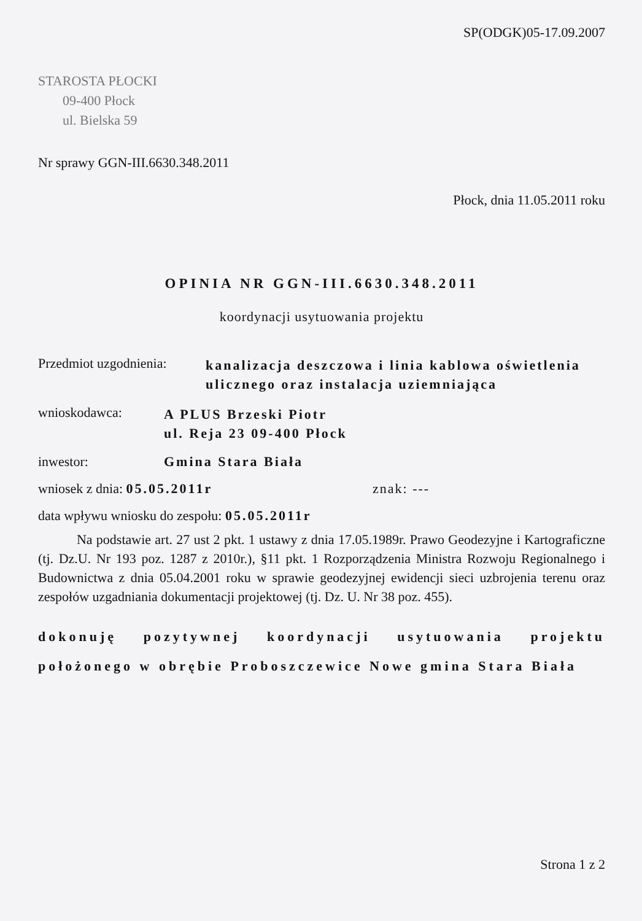SP(ODGK)05-17.09.2007
STAROSTA PŁOCKI
09-400 Płock
ul. Bielska 59
Nr sprawy GGN-III.6630.348.2011
Płock, dnia 11.05.2011 roku
OPINIA NR GGN-III.6630.348.2011
koordynacji usytuowania projektu
Przedmiot uzgodnienia:
kanalizacja deszczowa i linia kablowa oświetlenia ulicznego oraz instalacja uziemniająca
wnioskodawca:
A PLUS Brzeski Piotr
ul. Reja 23 09-400 Płock
inwestor: Gmina Stara Biała
wniosek z dnia: 05.05.2011r znak: ---
data wpływu wniosku do zespołu: 05.05.2011r
Na podstawie art. 27 ust 2 pkt. 1 ustawy z dnia 17.05.1989r. Prawo Geodezyjne i Kartograficzne (tj. Dz.U. Nr 193 poz. 1287 z 2010r.), §11 pkt. 1 Rozporządzenia Ministra Rozwoju Regionalnego i Budownictwa z dnia 05.04.2001 roku w sprawie geodezyjnej ewidencji sieci uzbrojenia terenu oraz zespołów uzgadniania dokumentacji projektowej (tj. Dz. U. Nr 38 poz. 455).
dokonuję pozytywnej koordynacji usytuowania projektu położonego w obrębie Proboszczewice Nowe gmina Stara Biała
Strona 1 z 2